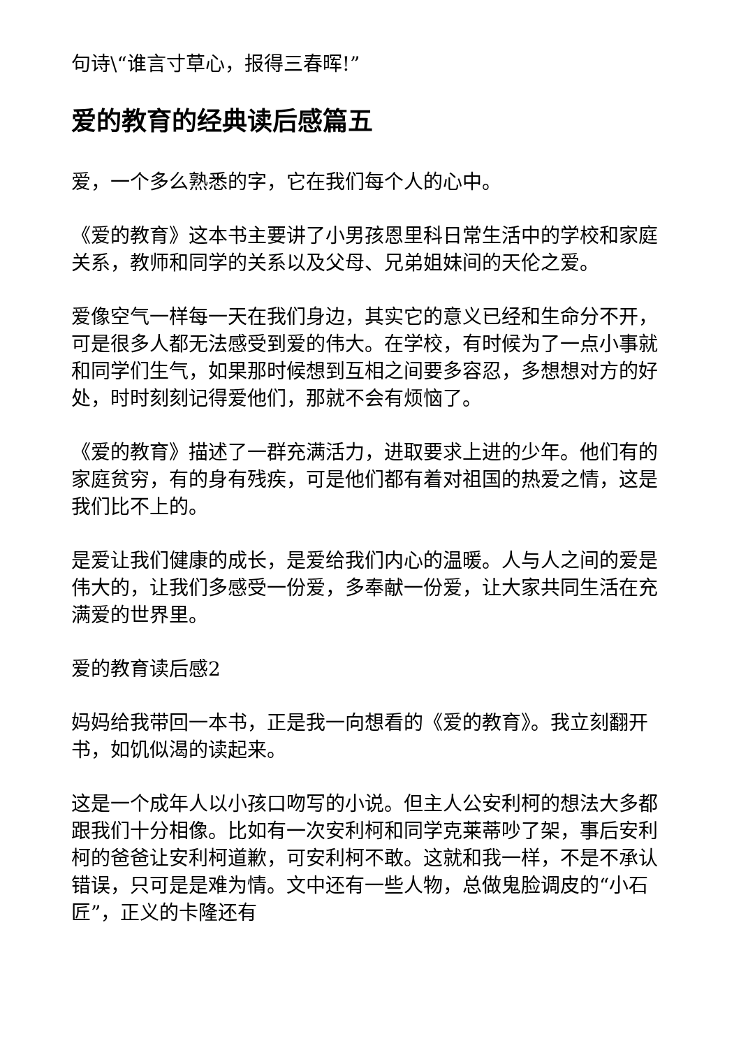句诗\“谁言寸草心，报得三春晖!”
爱的教育的经典读后感篇五
爱，一个多么熟悉的字，它在我们每个人的心中。
《爱的教育》这本书主要讲了小男孩恩里科日常生活中的学校和家庭关系，教师和同学的关系以及父母、兄弟姐妹间的天伦之爱。
爱像空气一样每一天在我们身边，其实它的意义已经和生命分不开，可是很多人都无法感受到爱的伟大。在学校，有时候为了一点小事就和同学们生气，如果那时候想到互相之间要多容忍，多想想对方的好处，时时刻刻记得爱他们，那就不会有烦恼了。
《爱的教育》描述了一群充满活力，进取要求上进的少年。他们有的家庭贫穷，有的身有残疾，可是他们都有着对祖国的热爱之情，这是我们比不上的。
是爱让我们健康的成长，是爱给我们内心的温暖。人与人之间的爱是伟大的，让我们多感受一份爱，多奉献一份爱，让大家共同生活在充满爱的世界里。
爱的教育读后感2
妈妈给我带回一本书，正是我一向想看的《爱的教育》。我立刻翻开书，如饥似渴的读起来。
这是一个成年人以小孩口吻写的小说。但主人公安利柯的想法大多都跟我们十分相像。比如有一次安利柯和同学克莱蒂吵了架，事后安利柯的爸爸让安利柯道歉，可安利柯不敢。这就和我一样，不是不承认错误，只可是是难为情。文中还有一些人物，总做鬼脸调皮的“小石匠”，正义的卡隆还有